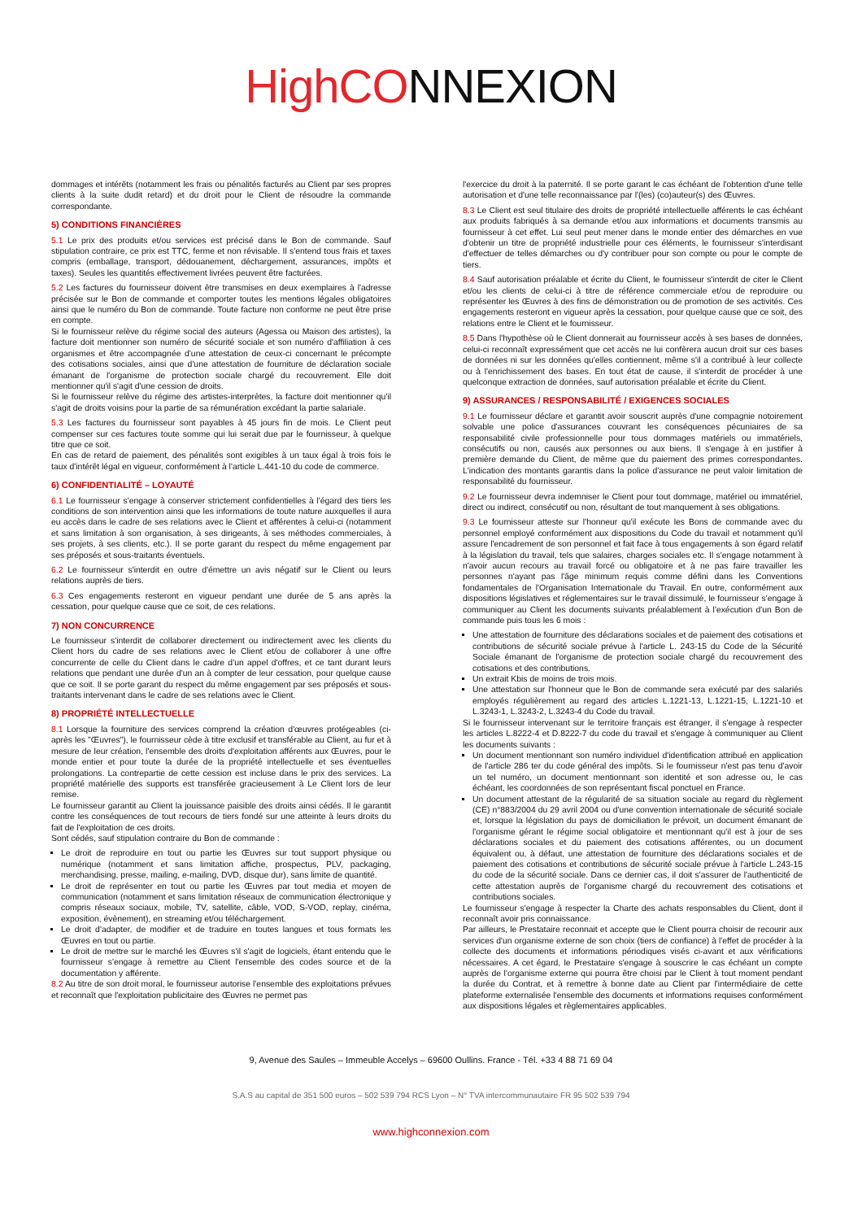HighCONNEXION
dommages et intérêts (notamment les frais ou pénalités facturés au Client par ses propres clients à la suite dudit retard) et du droit pour le Client de résoudre la commande correspondante.
5) CONDITIONS FINANCIÈRES
5.1 Le prix des produits et/ou services est précisé dans le Bon de commande. Sauf stipulation contraire, ce prix est TTC, ferme et non révisable. Il s'entend tous frais et taxes compris (emballage, transport, dédouanement, déchargement, assurances, impôts et taxes). Seules les quantités effectivement livrées peuvent être facturées.
5.2 Les factures du fournisseur doivent être transmises en deux exemplaires à l'adresse précisée sur le Bon de commande et comporter toutes les mentions légales obligatoires ainsi que le numéro du Bon de commande. Toute facture non conforme ne peut être prise en compte.
Si le fournisseur relève du régime social des auteurs (Agessa ou Maison des artistes), la facture doit mentionner son numéro de sécurité sociale et son numéro d'affiliation à ces organismes et être accompagnée d'une attestation de ceux-ci concernant le précompte des cotisations sociales, ainsi que d'une attestation de fourniture de déclaration sociale émanant de l'organisme de protection sociale chargé du recouvrement. Elle doit mentionner qu'il s'agit d'une cession de droits.
Si le fournisseur relève du régime des artistes-interprètes, la facture doit mentionner qu'il s'agit de droits voisins pour la partie de sa rémunération excédant la partie salariale.
5.3 Les factures du fournisseur sont payables à 45 jours fin de mois. Le Client peut compenser sur ces factures toute somme qui lui serait due par le fournisseur, à quelque titre que ce soit.
En cas de retard de paiement, des pénalités sont exigibles à un taux égal à trois fois le taux d'intérêt légal en vigueur, conformément à l'article L.441-10 du code de commerce.
6) CONFIDENTIALITÉ – LOYAUTÉ
6.1 Le fournisseur s'engage à conserver strictement confidentielles à l'égard des tiers les conditions de son intervention ainsi que les informations de toute nature auxquelles il aura eu accès dans le cadre de ses relations avec le Client et afférentes à celui-ci (notamment et sans limitation à son organisation, à ses dirigeants, à ses méthodes commerciales, à ses projets, à ses clients, etc.). Il se porte garant du respect du même engagement par ses préposés et sous-traitants éventuels.
6.2 Le fournisseur s'interdit en outre d'émettre un avis négatif sur le Client ou leurs relations auprès de tiers.
6.3 Ces engagements resteront en vigueur pendant une durée de 5 ans après la cessation, pour quelque cause que ce soit, de ces relations.
7) NON CONCURRENCE
Le fournisseur s'interdit de collaborer directement ou indirectement avec les clients du Client hors du cadre de ses relations avec le Client et/ou de collaborer à une offre concurrente de celle du Client dans le cadre d'un appel d'offres, et ce tant durant leurs relations que pendant une durée d'un an à compter de leur cessation, pour quelque cause que ce soit. Il se porte garant du respect du même engagement par ses préposés et sous-traitants intervenant dans le cadre de ses relations avec le Client.
8) PROPRIÉTÉ INTELLECTUELLE
8.1 Lorsque la fourniture des services comprend la création d'œuvres protégeables (ci-après les "Œuvres"), le fournisseur cède à titre exclusif et transférable au Client, au fur et à mesure de leur création, l'ensemble des droits d'exploitation afférents aux Œuvres, pour le monde entier et pour toute la durée de la propriété intellectuelle et ses éventuelles prolongations. La contrepartie de cette cession est incluse dans le prix des services. La propriété matérielle des supports est transférée gracieusement à Le Client lors de leur remise.
Le fournisseur garantit au Client la jouissance paisible des droits ainsi cédés. Il le garantit contre les conséquences de tout recours de tiers fondé sur une atteinte à leurs droits du fait de l'exploitation de ces droits.
Sont cédés, sauf stipulation contraire du Bon de commande :
Le droit de reproduire en tout ou partie les Œuvres sur tout support physique ou numérique (notamment et sans limitation affiche, prospectus, PLV, packaging, merchandising, presse, mailing, e-mailing, DVD, disque dur), sans limite de quantité.
Le droit de représenter en tout ou partie les Œuvres par tout media et moyen de communication (notamment et sans limitation réseaux de communication électronique y compris réseaux sociaux, mobile, TV, satellite, câble, VOD, S-VOD, replay, cinéma, exposition, évènement), en streaming et/ou téléchargement.
Le droit d'adapter, de modifier et de traduire en toutes langues et tous formats les Œuvres en tout ou partie.
Le droit de mettre sur le marché les Œuvres s'il s'agit de logiciels, étant entendu que le fournisseur s'engage à remettre au Client l'ensemble des codes source et de la documentation y afférente.
8.2 Au titre de son droit moral, le fournisseur autorise l'ensemble des exploitations prévues et reconnaît que l'exploitation publicitaire des Œuvres ne permet pas
l'exercice du droit à la paternité. Il se porte garant le cas échéant de l'obtention d'une telle autorisation et d'une telle reconnaissance par l'(les) (co)auteur(s) des Œuvres.
8.3 Le Client est seul titulaire des droits de propriété intellectuelle afférents le cas échéant aux produits fabriqués à sa demande et/ou aux informations et documents transmis au fournisseur à cet effet. Lui seul peut mener dans le monde entier des démarches en vue d'obtenir un titre de propriété industrielle pour ces éléments, le fournisseur s'interdisant d'effectuer de telles démarches ou d'y contribuer pour son compte ou pour le compte de tiers.
8.4 Sauf autorisation préalable et écrite du Client, le fournisseur s'interdit de citer le Client et/ou les clients de celui-ci à titre de référence commerciale et/ou de reproduire ou représenter les Œuvres à des fins de démonstration ou de promotion de ses activités. Ces engagements resteront en vigueur après la cessation, pour quelque cause que ce soit, des relations entre le Client et le fournisseur.
8.5 Dans l'hypothèse où le Client donnerait au fournisseur accès à ses bases de données, celui-ci reconnaît expressément que cet accès ne lui confèrera aucun droit sur ces bases de données ni sur les données qu'elles contiennent, même s'il a contribué à leur collecte ou à l'enrichissement des bases. En tout état de cause, il s'interdit de procéder à une quelconque extraction de données, sauf autorisation préalable et écrite du Client.
9) ASSURANCES / RESPONSABILITÉ / EXIGENCES SOCIALES
9.1 Le fournisseur déclare et garantit avoir souscrit auprès d'une compagnie notoirement solvable une police d'assurances couvrant les conséquences pécuniaires de sa responsabilité civile professionnelle pour tous dommages matériels ou immatériels, consécutifs ou non, causés aux personnes ou aux biens. Il s'engage à en justifier à première demande du Client, de même que du paiement des primes correspondantes. L'indication des montants garantis dans la police d'assurance ne peut valoir limitation de responsabilité du fournisseur.
9.2 Le fournisseur devra indemniser le Client pour tout dommage, matériel ou immatériel, direct ou indirect, consécutif ou non, résultant de tout manquement à ses obligations.
9.3 Le fournisseur atteste sur l'honneur qu'il exécute les Bons de commande avec du personnel employé conformément aux dispositions du Code du travail et notamment qu'il assure l'encadrement de son personnel et fait face à tous engagements à son égard relatif à la législation du travail, tels que salaires, charges sociales etc. Il s'engage notamment à n'avoir aucun recours au travail forcé ou obligatoire et à ne pas faire travailler les personnes n'ayant pas l'âge minimum requis comme défini dans les Conventions fondamentales de l'Organisation Internationale du Travail. En outre, conformément aux dispositions législatives et réglementaires sur le travail dissimulé, le fournisseur s'engage à communiquer au Client les documents suivants préalablement à l'exécution d'un Bon de commande puis tous les 6 mois :
Une attestation de fourniture des déclarations sociales et de paiement des cotisations et contributions de sécurité sociale prévue à l'article L. 243-15 du Code de la Sécurité Sociale émanant de l'organisme de protection sociale chargé du recouvrement des cotisations et des contributions.
Un extrait Kbis de moins de trois mois.
Une attestation sur l'honneur que le Bon de commande sera exécuté par des salariés employés régulièrement au regard des articles L.1221-13, L.1221-15, L.1221-10 et L.3243-1, L.3243-2, L.3243-4 du Code du travail.
Si le fournisseur intervenant sur le territoire français est étranger, il s'engage à respecter les articles L.8222-4 et D.8222-7 du code du travail et s'engage à communiquer au Client les documents suivants :
Un document mentionnant son numéro individuel d'identification attribué en application de l'article 286 ter du code général des impôts. Si le fournisseur n'est pas tenu d'avoir un tel numéro, un document mentionnant son identité et son adresse ou, le cas échéant, les coordonnées de son représentant fiscal ponctuel en France.
Un document attestant de la régularité de sa situation sociale au regard du règlement (CE) n°883/2004 du 29 avril 2004 ou d'une convention internationale de sécurité sociale et, lorsque la législation du pays de domiciliation le prévoit, un document émanant de l'organisme gérant le régime social obligatoire et mentionnant qu'il est à jour de ses déclarations sociales et du paiement des cotisations afférentes, ou un document équivalent ou, à défaut, une attestation de fourniture des déclarations sociales et de paiement des cotisations et contributions de sécurité sociale prévue à l'article L.243-15 du code de la sécurité sociale. Dans ce dernier cas, il doit s'assurer de l'authenticité de cette attestation auprès de l'organisme chargé du recouvrement des cotisations et contributions sociales.
Le fournisseur s'engage à respecter la Charte des achats responsables du Client, dont il reconnaît avoir pris connaissance.
Par ailleurs, le Prestataire reconnait et accepte que le Client pourra choisir de recourir aux services d'un organisme externe de son choix (tiers de confiance) à l'effet de procéder à la collecte des documents et informations périodiques visés ci-avant et aux vérifications nécessaires. A cet égard, le Prestataire s'engage à souscrire le cas échéant un compte auprès de l'organisme externe qui pourra être choisi par le Client à tout moment pendant la durée du Contrat, et à remettre à bonne date au Client par l'intermédiaire de cette plateforme externalisée l'ensemble des documents et informations requises conformément aux dispositions légales et règlementaires applicables.
9, Avenue des Saules – Immeuble Accelys – 69600 Oullins. France - Tél. +33 4 88 71 69 04
S.A.S au capital de 351 500 euros – 502 539 794 RCS Lyon – N° TVA intercommunautaire FR 95 502 539 794
www.highconnexion.com